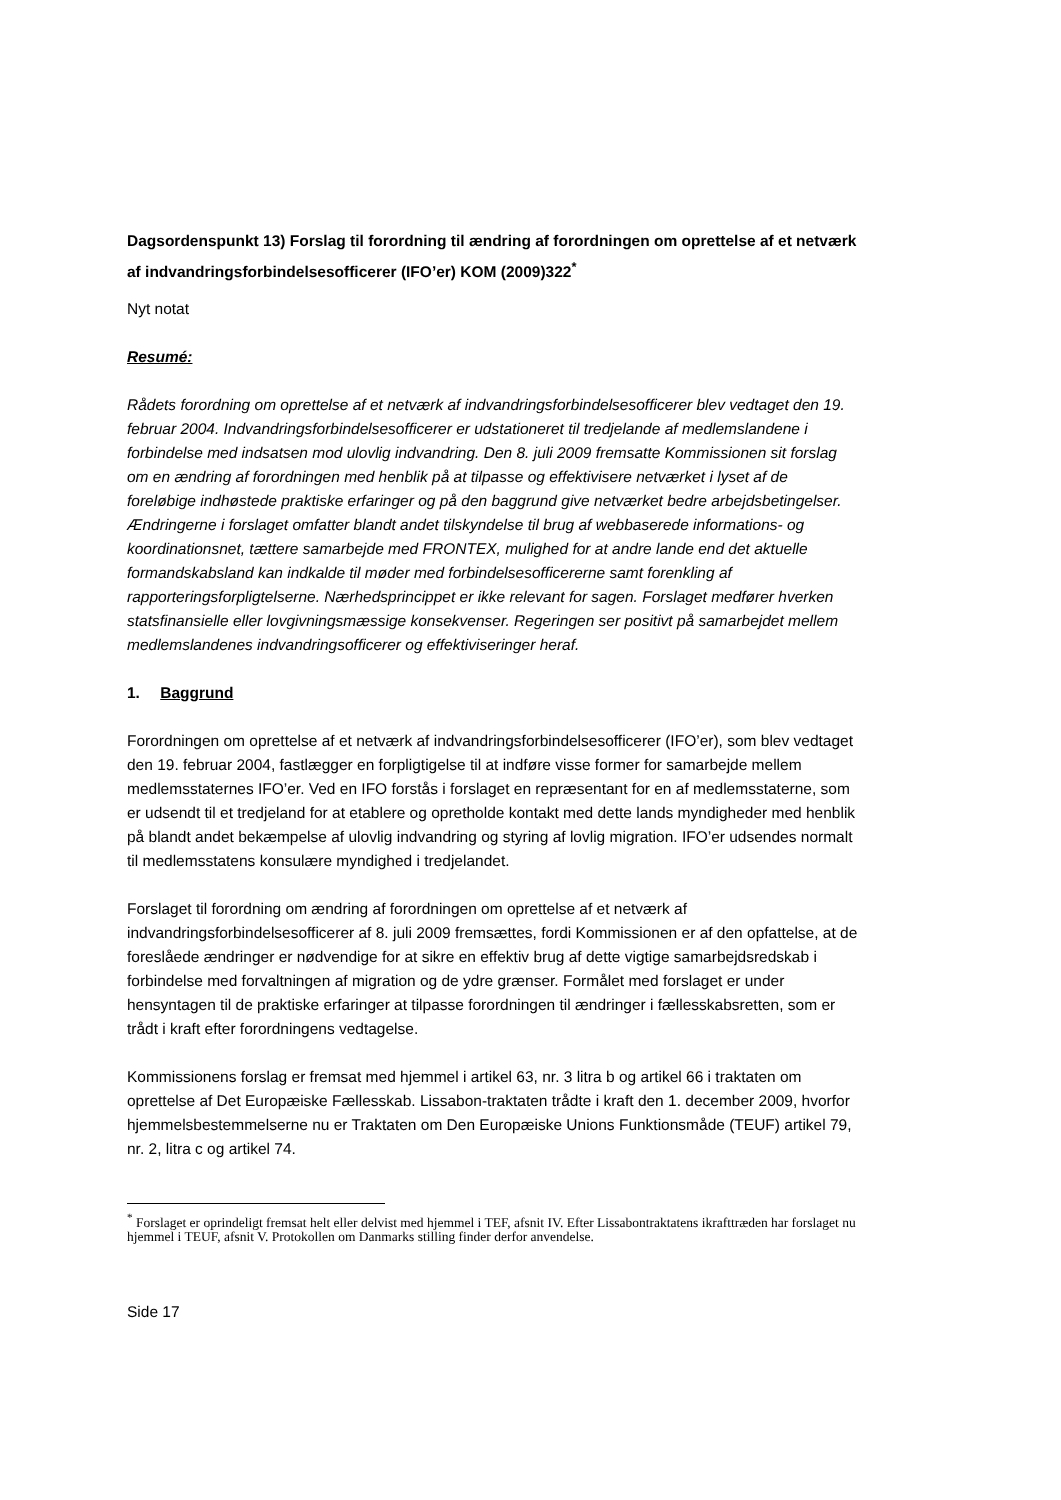Dagsordenspunkt 13) Forslag til forordning til ændring af forordningen om oprettelse af et netværk af indvandringsforbindelsesofficerer (IFO’er) KOM (2009)322<sup>*</sup>
Nyt notat
Resumé:
Rådets forordning om oprettelse af et netværk af indvandringsforbindelsesofficerer blev vedtaget den 19. februar 2004. Indvandringsforbindelsesofficerer er udstationeret til tredjelande af medlemslandene i forbindelse med indsatsen mod ulovlig indvandring. Den 8. juli 2009 fremsatte Kommissionen sit forslag om en ændring af forordningen med henblik på at tilpasse og effektivisere netværket i lyset af de foreløbige indhøstede praktiske erfaringer og på den baggrund give netværket bedre arbejdsbetingelser. Ændringerne i forslaget omfatter blandt andet tilskyndelse til brug af webbaserede informations- og koordinationsnet, tættere samarbejde med FRONTEX, mulighed for at andre lande end det aktuelle formandskabsland kan indkalde til møder med forbindelsesofficererne samt forenkling af rapporteringsforpligtelserne. Nærhedsprincippet er ikke relevant for sagen. Forslaget medfører hverken statsfinansielle eller lovgivningsmæssige konsekvenser. Regeringen ser positivt på samarbejdet mellem medlemslandenes indvandringsofficerer og effektiviseringer heraf.
1. Baggrund
Forordningen om oprettelse af et netværk af indvandringsforbindelsesofficerer (IFO’er), som blev vedtaget den 19. februar 2004, fastlægger en forpligtigelse til at indføre visse former for samarbejde mellem medlemsstaternes IFO’er. Ved en IFO forstås i forslaget en repræsentant for en af medlemsstaterne, som er udsendt til et tredjeland for at etablere og opretholde kontakt med dette lands myndigheder med henblik på blandt andet bekæmpelse af ulovlig indvandring og styring af lovlig migration. IFO’er udsendes normalt til medlemsstatens konsulære myndighed i tredjelandet.
Forslaget til forordning om ændring af forordningen om oprettelse af et netværk af indvandringsforbindelsesofficerer af 8. juli 2009 fremsættes, fordi Kommissionen er af den opfattelse, at de foreslåede ændringer er nødvendige for at sikre en effektiv brug af dette vigtige samarbejdsredskab i forbindelse med forvaltningen af migration og de ydre grænser. Formålet med forslaget er under hensyntagen til de praktiske erfaringer at tilpasse forordningen til ændringer i fællesskabsretten, som er trådt i kraft efter forordningens vedtagelse.
Kommissionens forslag er fremsat med hjemmel i artikel 63, nr. 3 litra b og artikel 66 i traktaten om oprettelse af Det Europæiske Fællesskab. Lissabon-traktaten trådte i kraft den 1. december 2009, hvorfor hjemmelsbestemmelserne nu er Traktaten om Den Europæiske Unions Funktionsmåde (TEUF) artikel 79, nr. 2, litra c og artikel 74.
<sup>*</sup> Forslaget er oprindeligt fremsat helt eller delvist med hjemmel i TEF, afsnit IV. Efter Lissabontraktatens ikrafttræden har forslaget nu hjemmel i TEUF, afsnit V. Protokollen om Danmarks stilling finder derfor anvendelse.
Side 17